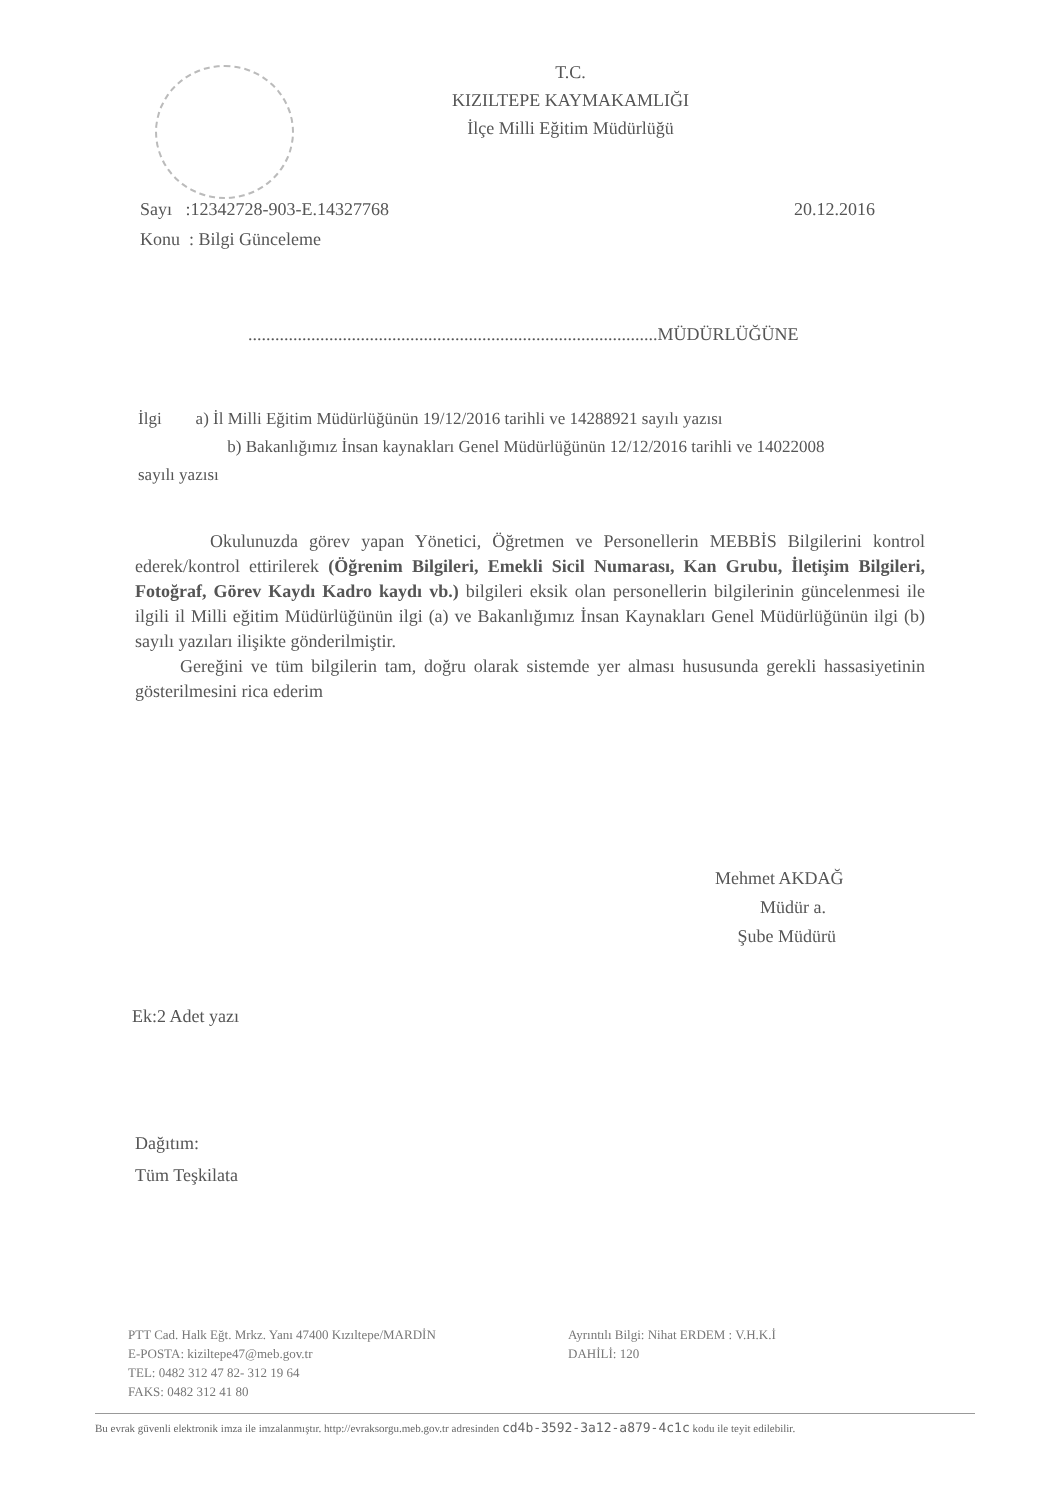T.C.
KIZILTEPE KAYMAKAMLIĞI
İlçe Milli Eğitim Müdürlüğü
Sayı :12342728-903-E.14327768 20.12.2016
Konu : Bilgi Günceleme
...........................................................................................MÜDÜRLÜĞÜNE
İlgi a) İl Milli Eğitim Müdürlüğünün 19/12/2016 tarihli ve 14288921 sayılı yazısı
b) Bakanlığımız İnsan kaynakları Genel Müdürlüğünün 12/12/2016 tarihli ve 14022008 sayılı yazısı
Okulunuzda görev yapan Yönetici, Öğretmen ve Personellerin MEBBİS Bilgilerini kontrol ederek/kontrol ettirilerek (Öğrenim Bilgileri, Emekli Sicil Numarası, Kan Grubu, İletişim Bilgileri, Fotoğraf, Görev Kaydı Kadro kaydı vb.) bilgileri eksik olan personellerin bilgilerinin güncelenmesi ile ilgili il Milli eğitim Müdürlüğünün ilgi (a) ve Bakanlığımız İnsan Kaynakları Genel Müdürlüğünün ilgi (b) sayılı yazıları ilişikte gönderilmiştir.
Gereğini ve tüm bilgilerin tam, doğru olarak sistemde yer alması hususunda gerekli hassasiyetinin gösterilmesini rica ederim
Mehmet AKDAĞ
Müdür a.
Şube Müdürü
Ek:2 Adet yazı
Dağıtım:
Tüm Teşkilata
PTT Cad. Halk Eğt. Mrkz. Yanı 47400 Kızıltepe/MARDİN
E-POSTA: kiziltepe47@meb.gov.tr
TEL: 0482 312 47 82- 312 19 64
FAKS: 0482 312 41 80
Ayrıntılı Bilgi: Nihat ERDEM : V.H.K.İ
DAHİLİ: 120
Bu evrak güvenli elektronik imza ile imzalanmıştır. http://evraksorgu.meb.gov.tr adresinden cd4b-3592-3a12-a879-4c1c kodu ile teyit edilebilir.